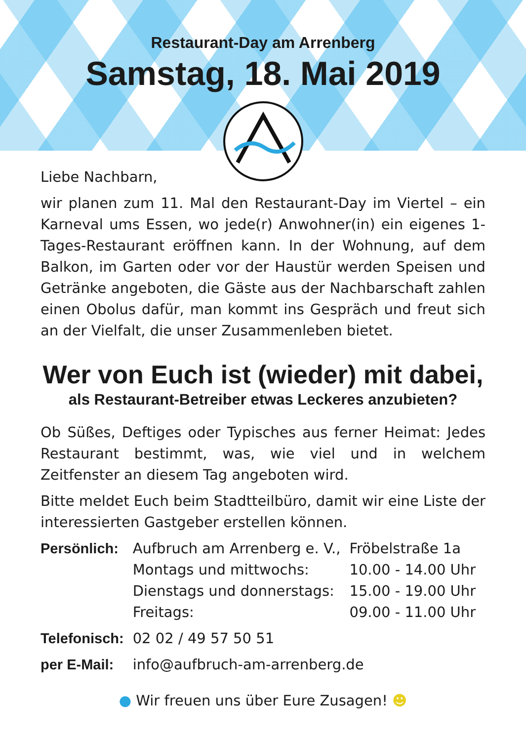Restaurant-Day am Arrenberg
Samstag, 18. Mai 2019
Liebe Nachbarn,
wir planen zum 11. Mal den Restaurant-Day im Viertel – ein Karneval ums Essen, wo jede(r) Anwohner(in) ein eigenes 1-Tages-Restaurant eröffnen kann. In der Wohnung, auf dem Balkon, im Garten oder vor der Haustür werden Speisen und Getränke angeboten, die Gäste aus der Nachbarschaft zahlen einen Obolus dafür, man kommt ins Gespräch und freut sich an der Vielfalt, die unser Zusammenleben bietet.
Wer von Euch ist (wieder) mit dabei,
als Restaurant-Betreiber etwas Leckeres anzubieten?
Ob Süßes, Deftiges oder Typisches aus ferner Heimat: Jedes Restaurant bestimmt, was, wie viel und in welchem Zeitfenster an diesem Tag angeboten wird.
Bitte meldet Euch beim Stadtteilbüro, damit wir eine Liste der interessierten Gastgeber erstellen können.
| Persönlich: | Aufbruch am Arrenberg e. V., | Fröbelstraße 1a |
| | Montags und mittwochs: | 10.00 - 14.00 Uhr |
| | Dienstags und donnerstags: | 15.00 - 19.00 Uhr |
| | Freitags: | 09.00 - 11.00 Uhr |
| Telefonisch: | 02 02 / 49 57 50 51 | |
| per E-Mail: | info@aufbruch-am-arrenberg.de | |
● Wir freuen uns über Eure Zusagen! ☻